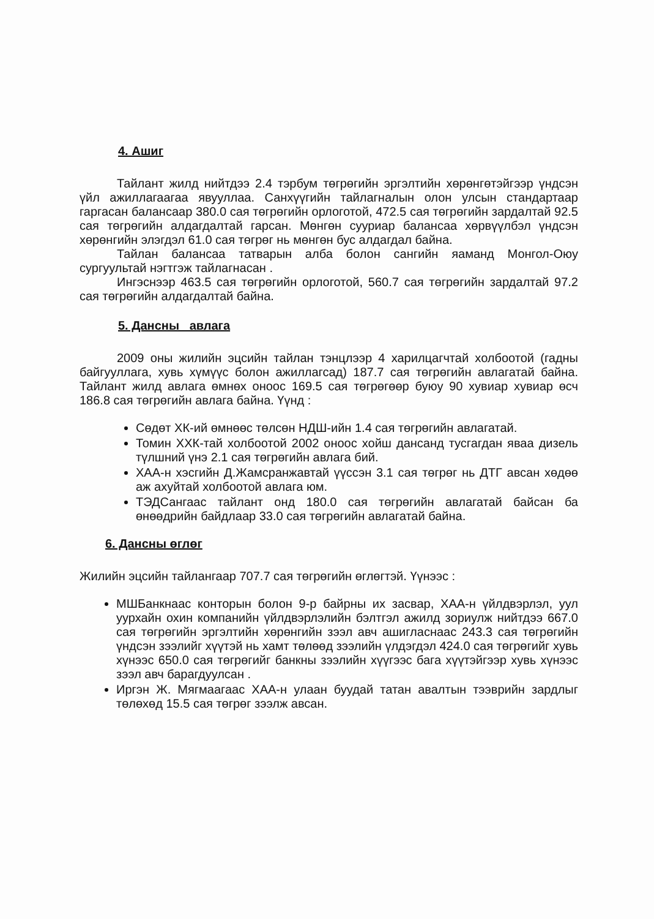4. Ашиг
Тайлант жилд нийтдээ 2.4 тэрбум төгрөгийн эргэлтийн хөрөнгөтэйгээр үндсэн үйл ажиллагаагаа явууллаа. Санхүүгийн тайлагналын олон улсын стандартаар гаргасан балансаар 380.0 сая төгрөгийн орлоготой, 472.5 сая төгрөгийн зардалтай 92.5 сая төгрөгийн алдагдалтай гарсан. Мөнгөн сууриар балансаа хөрвүүлбэл үндсэн хөрөнгийн элэгдэл 61.0 сая төгрөг нь мөнгөн бус алдагдал байна.
Тайлан балансаа татварын алба болон сангийн яаманд Монгол-Оюу сургуультай нэгтгэж тайлагнасан .
Ингэснээр 463.5 сая төгрөгийн орлоготой, 560.7 сая төгрөгийн зардалтай 97.2 сая төгрөгийн алдагдалтай байна.
5. Дансны авлага
2009 оны жилийн эцсийн тайлан тэнцлээр 4 харилцагчтай холбоотой (гадны байгууллага, хувь хүмүүс болон ажиллагсад) 187.7 сая төгрөгийн авлагатай байна. Тайлант жилд авлага өмнөх оноос 169.5 сая төгрөгөөр буюу 90 хувиар хувиар өсч 186.8 сая төгрөгийн авлага байна. Үүнд :
Сөдөт ХК-ий өмнөөс төлсөн НДШ-ийн 1.4 сая төгрөгийн авлагатай.
Томин ХХК-тай холбоотой 2002 оноос хойш дансанд тусгагдан яваа дизель түлшний үнэ 2.1 сая төгрөгийн авлага бий.
ХАА-н хэсгийн Д.Жамсранжавтай үүссэн 3.1 сая төгрөг нь ДТГ авсан хөдөө аж ахуйтай холбоотой авлага юм.
ТЭДСангаас тайлант онд 180.0 сая төгрөгийн авлагатай байсан ба өнөөдрийн байдлаар 33.0 сая төгрөгийн авлагатай байна.
6. Дансны өглөг
Жилийн эцсийн тайлангаар 707.7 сая төгрөгийн өглөгтэй. Үүнээс :
МШБанкнаас конторын болон 9-р байрны их засвар, ХАА-н үйлдвэрлэл, уул уурхайн охин компанийн үйлдвэрлэлийн бэлтгэл ажилд зориулж нийтдээ 667.0 сая төгрөгийн эргэлтийн хөрөнгийн зээл авч ашигласнаас 243.3 сая төгрөгийн үндсэн зээлийг хүүтэй нь хамт төлөөд зээлийн үлдэгдэл 424.0 сая төгрөгийг хувь хүнээс 650.0 сая төгрөгийг банкны зээлийн хүүгээс бага хүүтэйгээр хувь хүнээс зээл авч барагдуулсан .
Иргэн Ж. Мягмаагаас ХАА-н улаан буудай татан авалтын тээврийн зардлыг төлөхөд 15.5 сая төгрөг зээлж авсан.